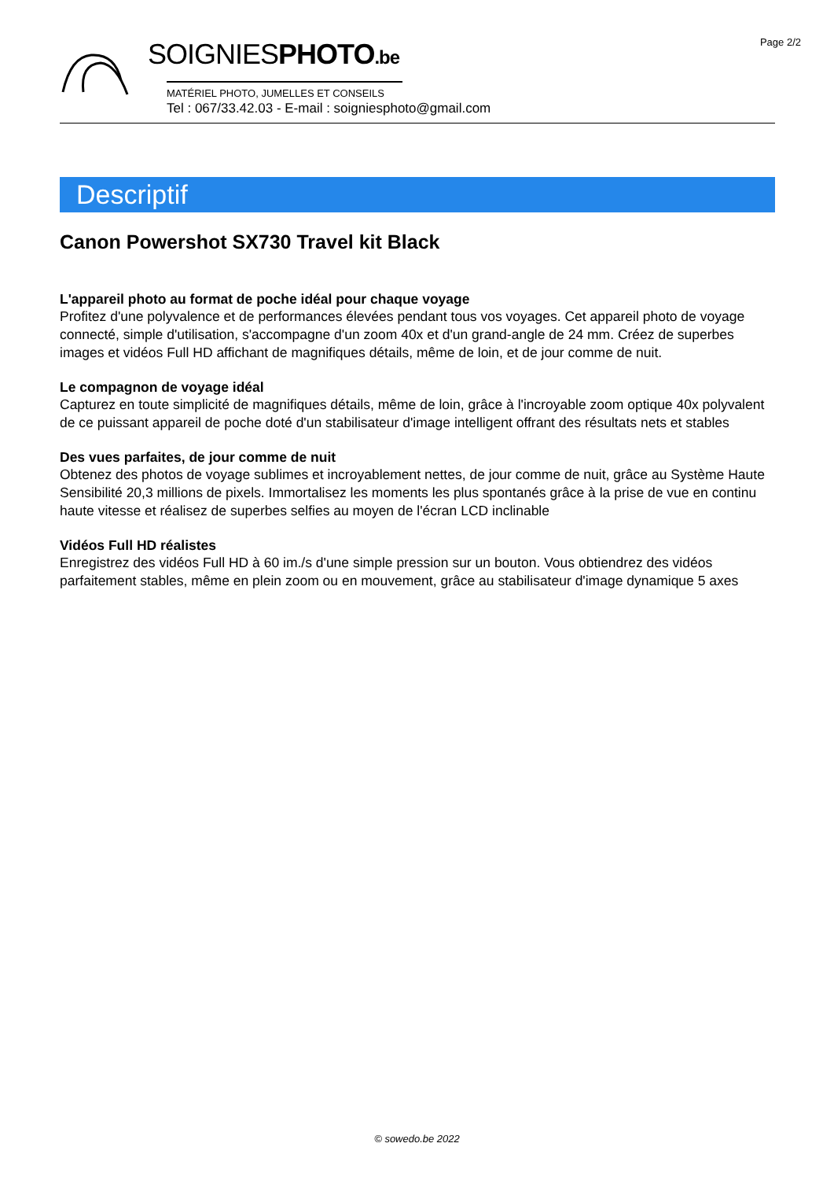Page 2/2
SOIGNIESPHOTO.be
MATÉRIEL PHOTO, JUMELLES ET CONSEILS
Tel : 067/33.42.03 - E-mail : soigniesphoto@gmail.com
Descriptif
Canon Powershot SX730 Travel kit Black
L'appareil photo au format de poche idéal pour chaque voyage
Profitez d'une polyvalence et de performances élevées pendant tous vos voyages. Cet appareil photo de voyage connecté, simple d'utilisation, s'accompagne d'un zoom 40x et d'un grand-angle de 24 mm. Créez de superbes images et vidéos Full HD affichant de magnifiques détails, même de loin, et de jour comme de nuit.
Le compagnon de voyage idéal
Capturez en toute simplicité de magnifiques détails, même de loin, grâce à l'incroyable zoom optique 40x polyvalent de ce puissant appareil de poche doté d'un stabilisateur d'image intelligent offrant des résultats nets et stables
Des vues parfaites, de jour comme de nuit
Obtenez des photos de voyage sublimes et incroyablement nettes, de jour comme de nuit, grâce au Système Haute Sensibilité 20,3 millions de pixels. Immortalisez les moments les plus spontanés grâce à la prise de vue en continu haute vitesse et réalisez de superbes selfies au moyen de l'écran LCD inclinable
Vidéos Full HD réalistes
Enregistrez des vidéos Full HD à 60 im./s d'une simple pression sur un bouton. Vous obtiendrez des vidéos parfaitement stables, même en plein zoom ou en mouvement, grâce au stabilisateur d'image dynamique 5 axes
© sowedo.be 2022